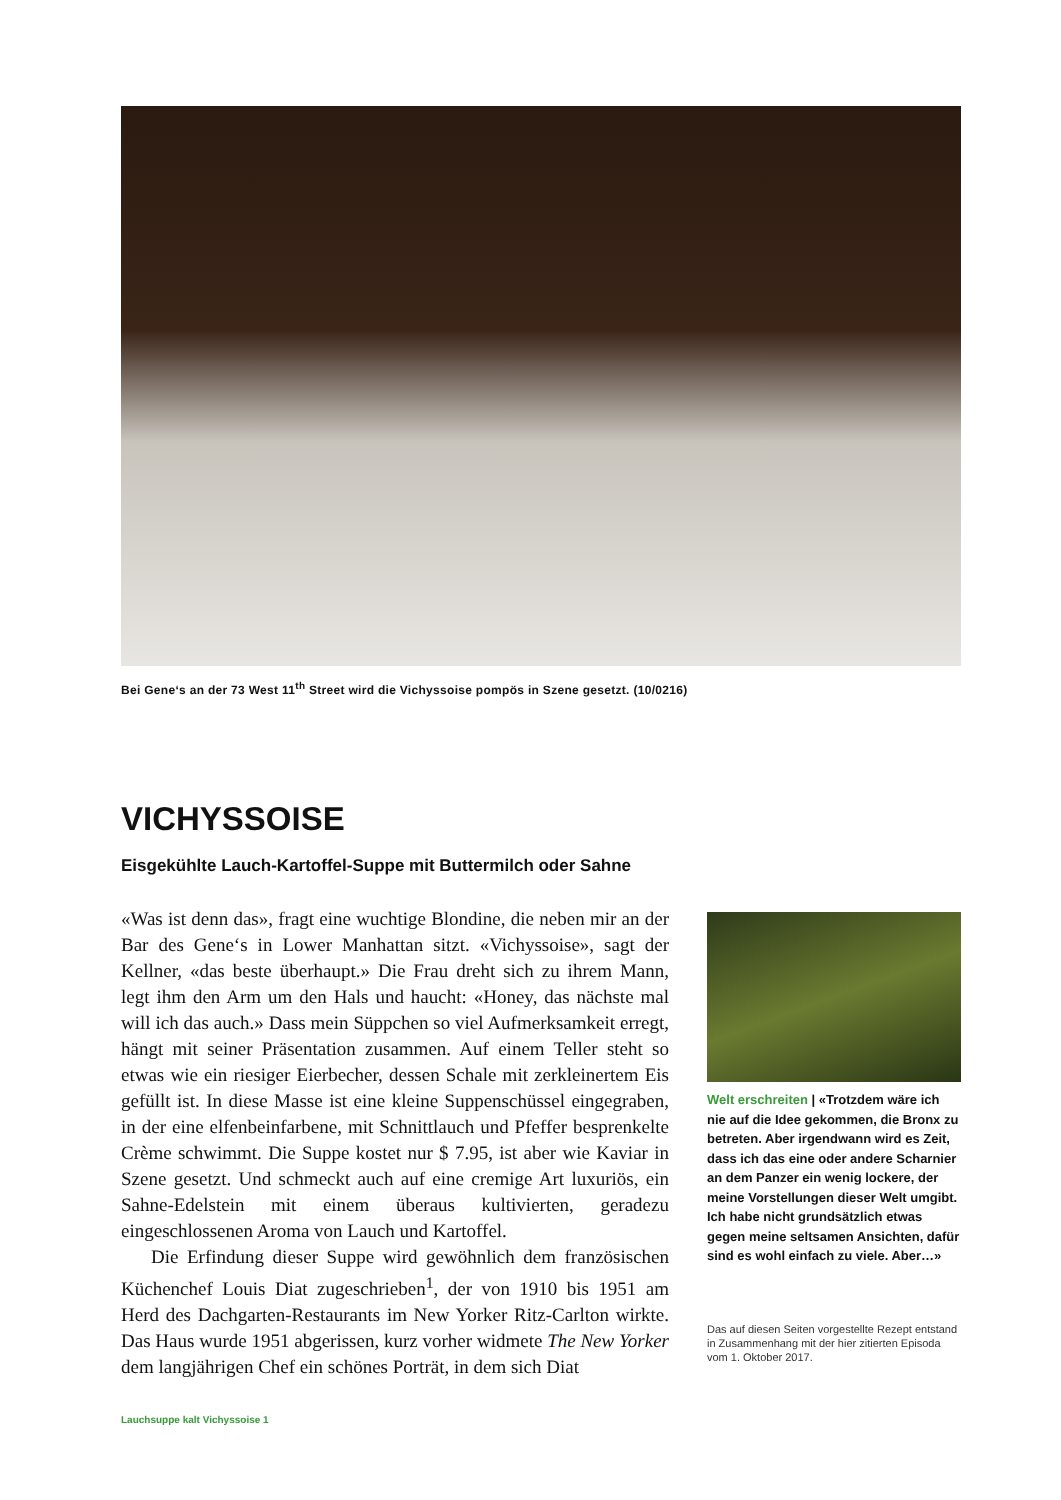Bei Gene‘s an der 73 West 11<sup>th</sup> Street wird die Vichyssoise pompös in Szene gesetzt. (10/0216)
VICHYSSOISE
Eisgekühlte Lauch-Kartoffel-Suppe mit Buttermilch oder Sahne
«Was ist denn das», fragt eine wuchtige Blondine, die neben mir an der Bar des Gene‘s in Lower Manhattan sitzt. «Vichyssoise», sagt der Kellner, «das beste überhaupt.» Die Frau dreht sich zu ihrem Mann, legt ihm den Arm um den Hals und haucht: «Honey, das nächste mal will ich das auch.» Dass mein Süppchen so viel Aufmerksamkeit erregt, hängt mit seiner Präsentation zusammen. Auf einem Teller steht so etwas wie ein riesiger Eierbecher, dessen Schale mit zerkleinertem Eis gefüllt ist. In diese Masse ist eine kleine Suppenschüssel eingegraben, in der eine elfenbeinfarbene, mit Schnittlauch und Pfeffer besprenkelte Crème schwimmt. Die Suppe kostet nur $ 7.95, ist aber wie Kaviar in Szene gesetzt. Und schmeckt auch auf eine cremige Art luxuriös, ein Sahne-Edelstein mit einem überaus kultivierten, geradezu eingeschlossenen Aroma von Lauch und Kartoffel.
Die Erfindung dieser Suppe wird gewöhnlich dem französischen Küchenchef Louis Diat zugeschrieben<sup>1</sup>, der von 1910 bis 1951 am Herd des Dachgarten-Restaurants im New Yorker Ritz-Carlton wirkte. Das Haus wurde 1951 abgerissen, kurz vorher widmete The New Yorker dem langjährigen Chef ein schönes Porträt, in dem sich Diat
Welt erschreiten | «Trotzdem wäre ich nie auf die Idee gekommen, die Bronx zu betreten. Aber irgendwann wird es Zeit, dass ich das eine oder andere Scharnier an dem Panzer ein wenig lockere, der meine Vorstellungen dieser Welt umgibt. Ich habe nicht grundsätzlich etwas gegen meine seltsamen Ansichten, dafür sind es wohl einfach zu viele. Aber…»
Das auf diesen Seiten vorgestellte Rezept entstand in Zusammenhang mit der hier zitierten Episoda vom 1. Oktober 2017.
Lauchsuppe kalt Vichyssoise 1